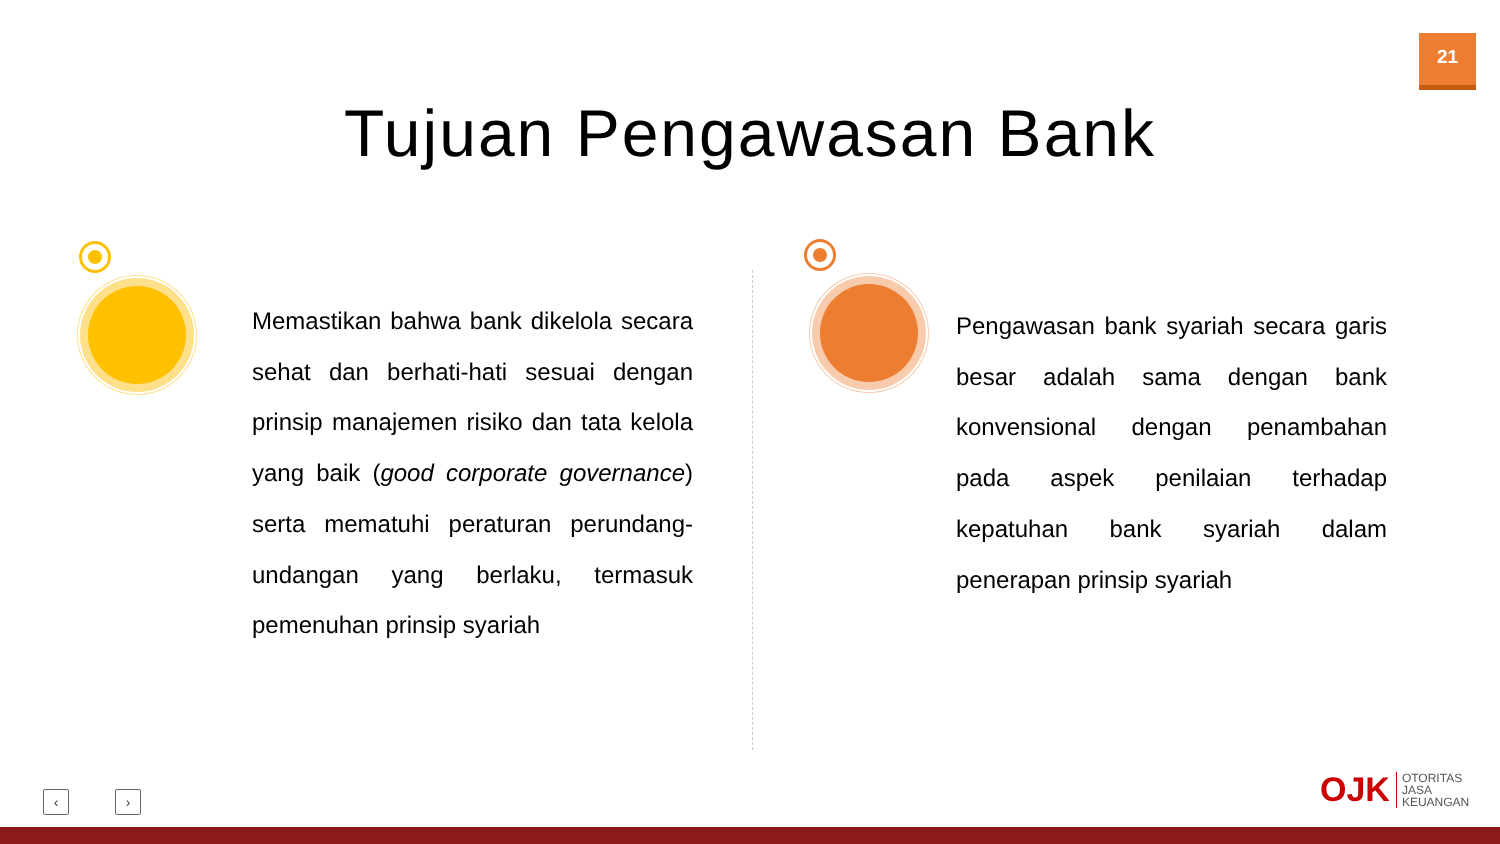21
Tujuan Pengawasan Bank
Memastikan bahwa bank dikelola secara sehat dan berhati-hati sesuai dengan prinsip manajemen risiko dan tata kelola yang baik (good corporate governance) serta mematuhi peraturan perundang-undangan yang berlaku, termasuk pemenuhan prinsip syariah
Pengawasan bank syariah secara garis besar adalah sama dengan bank konvensional dengan penambahan pada aspek penilaian terhadap kepatuhan bank syariah dalam penerapan prinsip syariah
‹ ›
OJK OTORITAS
JASA
KEUANGAN